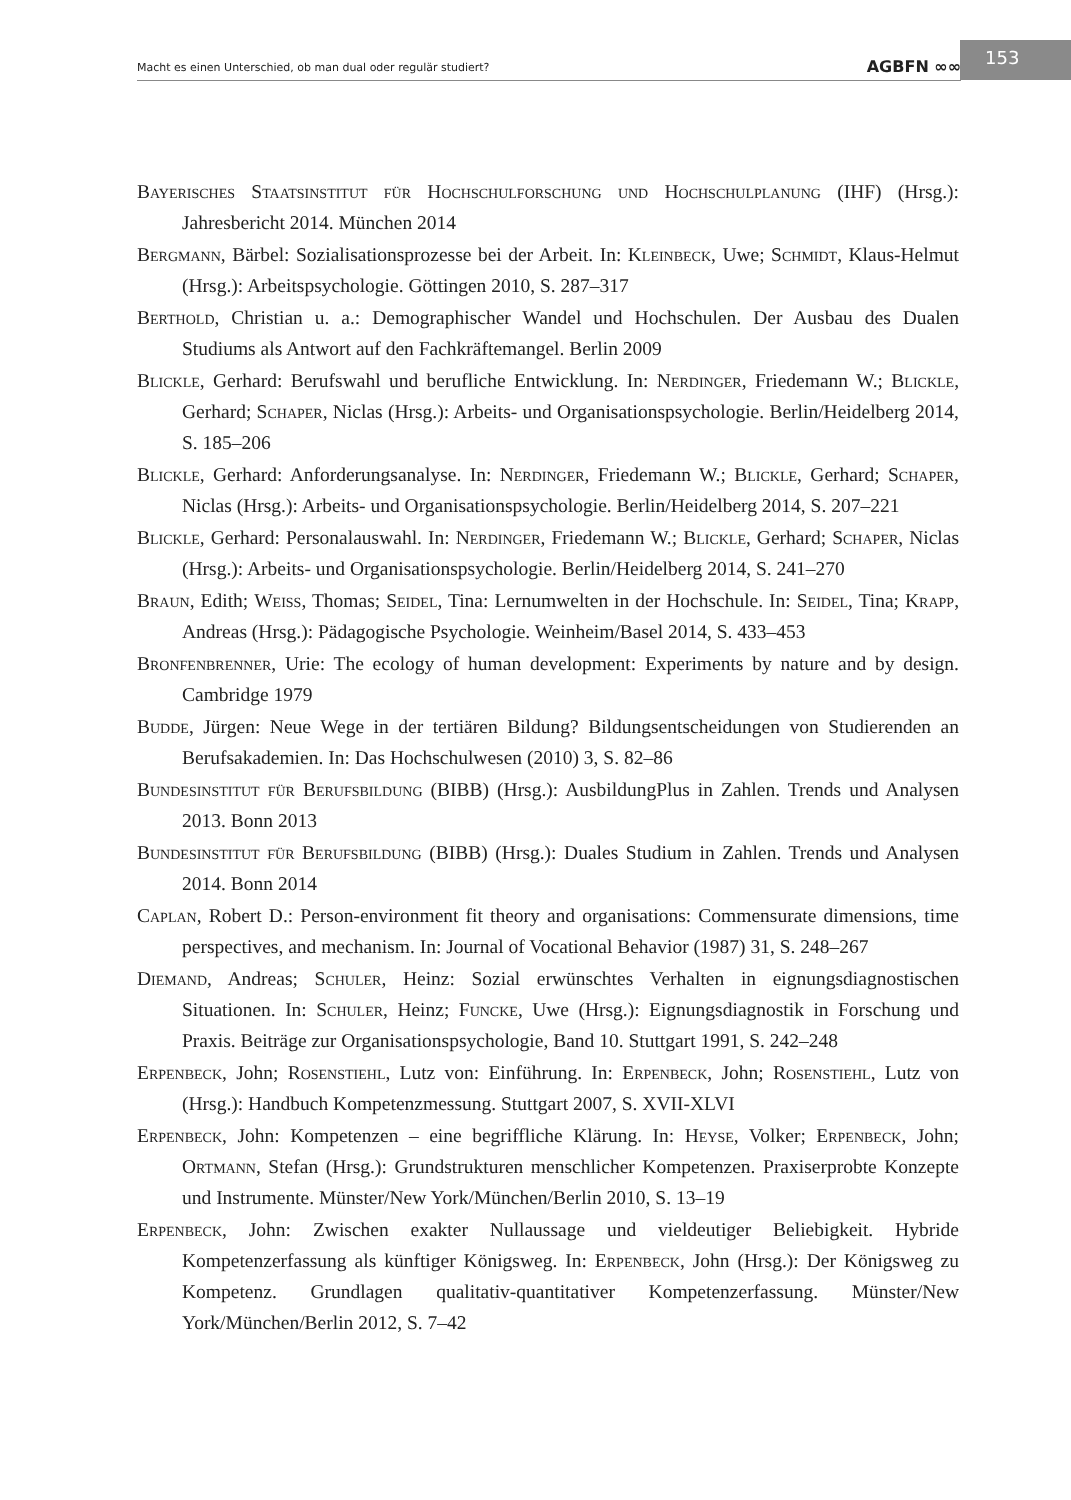Macht es einen Unterschied, ob man dual oder regulär studiert? AGBFN ∞∞ 153
Bayerisches Staatsinstitut für Hochschulforschung und Hochschulplanung (IHF) (Hrsg.): Jahresbericht 2014. München 2014
Bergmann, Bärbel: Sozialisationsprozesse bei der Arbeit. In: Kleinbeck, Uwe; Schmidt, Klaus-Helmut (Hrsg.): Arbeitspsychologie. Göttingen 2010, S. 287–317
Berthold, Christian u. a.: Demographischer Wandel und Hochschulen. Der Ausbau des Dualen Studiums als Antwort auf den Fachkräftemangel. Berlin 2009
Blickle, Gerhard: Berufswahl und berufliche Entwicklung. In: Nerdinger, Friedemann W.; Blickle, Gerhard; Schaper, Niclas (Hrsg.): Arbeits- und Organisationspsychologie. Berlin/Heidelberg 2014, S. 185–206
Blickle, Gerhard: Anforderungsanalyse. In: Nerdinger, Friedemann W.; Blickle, Gerhard; Schaper, Niclas (Hrsg.): Arbeits- und Organisationspsychologie. Berlin/Heidelberg 2014, S. 207–221
Blickle, Gerhard: Personalauswahl. In: Nerdinger, Friedemann W.; Blickle, Gerhard; Schaper, Niclas (Hrsg.): Arbeits- und Organisationspsychologie. Berlin/Heidelberg 2014, S. 241–270
Braun, Edith; Weiss, Thomas; Seidel, Tina: Lernumwelten in der Hochschule. In: Seidel, Tina; Krapp, Andreas (Hrsg.): Pädagogische Psychologie. Weinheim/Basel 2014, S. 433–453
Bronfenbrenner, Urie: The ecology of human development: Experiments by nature and by design. Cambridge 1979
Budde, Jürgen: Neue Wege in der tertiären Bildung? Bildungsentscheidungen von Studierenden an Berufsakademien. In: Das Hochschulwesen (2010) 3, S. 82–86
Bundesinstitut für Berufsbildung (BIBB) (Hrsg.): AusbildungPlus in Zahlen. Trends und Analysen 2013. Bonn 2013
Bundesinstitut für Berufsbildung (BIBB) (Hrsg.): Duales Studium in Zahlen. Trends und Analysen 2014. Bonn 2014
Caplan, Robert D.: Person-environment fit theory and organisations: Commensurate dimensions, time perspectives, and mechanism. In: Journal of Vocational Behavior (1987) 31, S. 248–267
Diemand, Andreas; Schuler, Heinz: Sozial erwünschtes Verhalten in eignungsdiagnostischen Situationen. In: Schuler, Heinz; Funcke, Uwe (Hrsg.): Eignungsdiagnostik in Forschung und Praxis. Beiträge zur Organisationspsychologie, Band 10. Stuttgart 1991, S. 242–248
Erpenbeck, John; Rosenstiehl, Lutz von: Einführung. In: Erpenbeck, John; Rosenstiehl, Lutz von (Hrsg.): Handbuch Kompetenzmessung. Stuttgart 2007, S. XVII-XLVI
Erpenbeck, John: Kompetenzen – eine begriffliche Klärung. In: Heyse, Volker; Erpenbeck, John; Ortmann, Stefan (Hrsg.): Grundstrukturen menschlicher Kompetenzen. Praxiserprobte Konzepte und Instrumente. Münster/New York/München/Berlin 2010, S. 13–19
Erpenbeck, John: Zwischen exakter Nullaussage und vieldeutiger Beliebigkeit. Hybride Kompetenzerfassung als künftiger Königsweg. In: Erpenbeck, John (Hrsg.): Der Königsweg zu Kompetenz. Grundlagen qualitativ-quantitativer Kompetenzerfassung. Münster/New York/München/Berlin 2012, S. 7–42